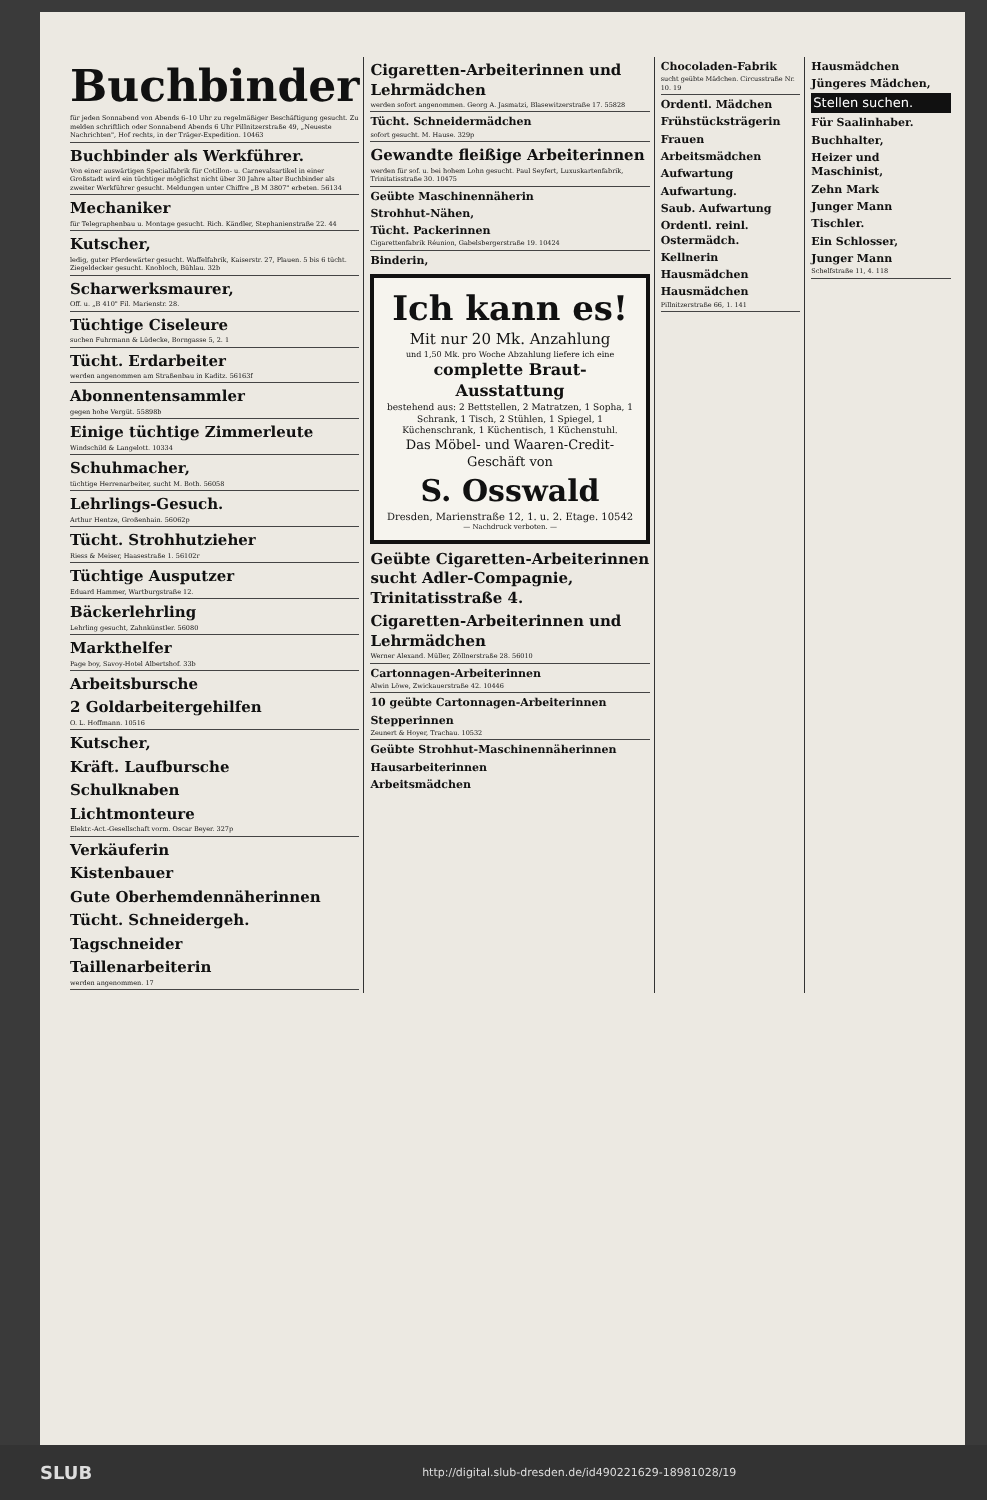Buchbinder
für jeden Sonnabend von Abends 6–10 Uhr zu regelmäßiger Beschäftigung gesucht. Zu melden schriftlich oder Sonnabend Abends 6 Uhr Pillnitzerstraße 49, „Neueste Nachrichten", Hof rechts, in der Träger-Expedition. 10463
Buchbinder als Werkführer.
Von einer auswärtigen Specialfabrik für Cotillon- u. Carnevalsartikel in einer Großstadt wird ein tüchtiger möglichst nicht über 30 Jahre alter Buchbinder als zweiter Werkführer gesucht. Meldungen unter Chiffre „B M 3807" erbeten. 56134
Mechaniker
für Telegraphenbau u. Montage gesucht. Rich. Kändler, Stephanienstraße 22. 44
Kutscher,
ledig, guter Pferdewärter gesucht. Waffelfabrik, Kaiserstr. 27, Plauen. 5 bis 6 tücht. Ziegeldecker gesucht. Knobloch, Bühlau. 32b
Scharwerksmaurer,
Off. u. „B 410" Fil. Marienstr. 28.
Tüchtige Ciseleure
suchen Fuhrmann & Lüdecke, Borngasse 5, 2. 1
Tücht. Erdarbeiter
werden angenommen am Straßenbau in Kaditz. 56163f
Abonnentensammler
gegen hohe Vergüt. 55898b
Einige tüchtige Zimmerleute
Windschild & Langelott. 10334
Schuhmacher,
tüchtige Herrenarbeiter, sucht M. Both. 56058
Lehrlings-Gesuch.
Arthur Hentze, Großenhain. 56062p
Tücht. Strohhutzieher
Riess & Meiser, Haasestraße 1. 56102r
Tüchtige Ausputzer
Eduard Hammer, Wartburgstraße 12.
Bäckerlehrling
Lehrling gesucht, Zahnkünstler. 56080
Markthelfer
Page boy, Savoy-Hotel Albertshof. 33b
Arbeitsbursche
2 Goldarbeitergehilfen
O. L. Hoffmann. 10516
Kutscher,
Kräft. Laufbursche
Schulknaben
Lichtmonteure
Elektr.-Act.-Gesellschaft vorm. Oscar Beyer. 327p
Verkäuferin
Kistenbauer
Gute Oberhemdennäherinnen
Tücht. Schneidergeh.
Tagschneider
Taillenarbeiterin
werden angenommen. 17
Cigaretten-Arbeiterinnen und Lehrmädchen
werden sofort angenommen. Georg A. Jasmatzi, Blasewitzerstraße 17. 55828
Tücht. Schneidermädchen
sofort gesucht. M. Hause. 329p
Gewandte fleißige Arbeiterinnen
werden für sof. u. bei hohem Lohn gesucht. Paul Seyfert, Luxuskartenfabrik, Trinitatisstraße 30. 10475
Geübte Maschinennäherin
Strohhut-Nähen,
Tücht. Packerinnen
Cigarettenfabrik Réunion, Gabelsbergerstraße 19. 10424
Binderin,
Ich kann es!
Mit nur 20 Mk. Anzahlung
und 1,50 Mk. pro Woche Abzahlung liefere ich eine
complette Braut-Ausstattung
bestehend aus: 2 Bettstellen, 2 Matratzen, 1 Sopha, 1 Schrank, 1 Tisch, 2 Stühlen, 1 Spiegel, 1 Küchenschrank, 1 Küchentisch, 1 Küchenstuhl.
Das Möbel- und Waaren-Credit-Geschäft von
S. Osswald
Dresden, Marienstraße 12, 1. u. 2. Etage. 10542
— Nachdruck verboten. —
Geübte Cigaretten-Arbeiterinnen sucht Adler-Compagnie, Trinitatisstraße 4.
Cigaretten-Arbeiterinnen und Lehrmädchen
Werner Alexand. Müller, Zöllnerstraße 28. 56010
Cartonnagen-Arbeiterinnen
Alwin Löwe, Zwickauerstraße 42. 10446
10 geübte Cartonnagen-Arbeiterinnen
Stepperinnen
Zeunert & Hoyer, Trachau. 10532
Geübte Strohhut-Maschinennäherinnen
Hausarbeiterinnen
Arbeitsmädchen
Chocoladen-Fabrik
sucht geübte Mädchen. Circusstraße Nr. 10. 19
Ordentl. Mädchen
Frühstücksträgerin
Frauen
Arbeitsmädchen
Aufwartung
Aufwartung.
Saub. Aufwartung
Ordentl. reinl. Ostermädch.
Kellnerin
Hausmädchen
Hausmädchen
Pillnitzerstraße 66, 1. 141
Hausmädchen
Jüngeres Mädchen,
Stellen suchen.
Für Saalinhaber.
Buchhalter,
Heizer und Maschinist,
Zehn Mark
Junger Mann
Tischler.
Ein Schlosser,
Junger Mann
Schelfstraße 11, 4. 118
SLUB http://digital.slub-dresden.de/id490221629-18981028/19